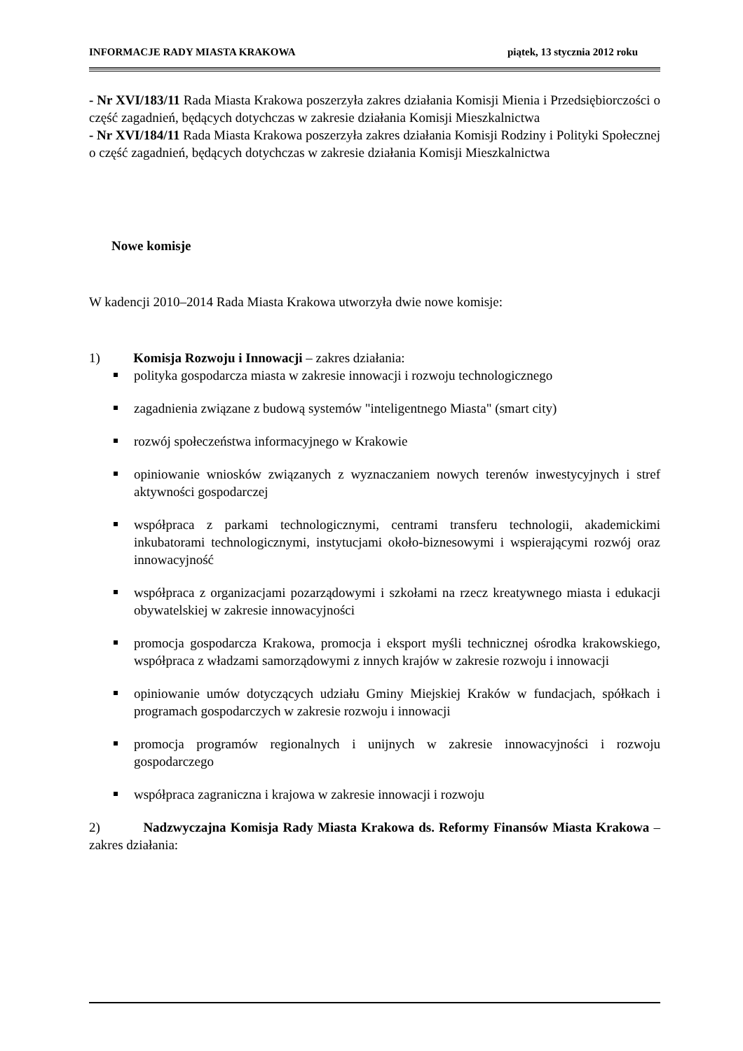INFORMACJE RADY MIASTA KRAKOWA piątek, 13 stycznia 2012 roku
- Nr XVI/183/11 Rada Miasta Krakowa poszerzyła zakres działania Komisji Mienia i Przedsiębiorczości o część zagadnień, będących dotychczas w zakresie działania Komisji Mieszkalnictwa
- Nr XVI/184/11 Rada Miasta Krakowa poszerzyła zakres działania Komisji Rodziny i Polityki Społecznej o część zagadnień, będących dotychczas w zakresie działania Komisji Mieszkalnictwa
Nowe komisje
W kadencji 2010–2014 Rada Miasta Krakowa utworzyła dwie nowe komisje:
1) Komisja Rozwoju i Innowacji – zakres działania:
polityka gospodarcza miasta w zakresie innowacji i rozwoju technologicznego
zagadnienia związane z budową systemów "inteligentnego Miasta" (smart city)
rozwój społeczeństwa informacyjnego w Krakowie
opiniowanie wniosków związanych z wyznaczaniem nowych terenów inwestycyjnych i stref aktywności gospodarczej
współpraca z parkami technologicznymi, centrami transferu technologii, akademickimi inkubatorami technologicznymi, instytucjami około-biznesowymi i wspierającymi rozwój oraz innowacyjność
współpraca z organizacjami pozarządowymi i szkołami na rzecz kreatywnego miasta i edukacji obywatelskiej w zakresie innowacyjności
promocja gospodarcza Krakowa, promocja i eksport myśli technicznej ośrodka krakowskiego, współpraca z władzami samorządowymi z innych krajów w zakresie rozwoju i innowacji
opiniowanie umów dotyczących udziału Gminy Miejskiej Kraków w fundacjach, spółkach i programach gospodarczych w zakresie rozwoju i innowacji
promocja programów regionalnych i unijnych w zakresie innowacyjności i rozwoju gospodarczego
współpraca zagraniczna i krajowa w zakresie innowacji i rozwoju
2) Nadzwyczajna Komisja Rady Miasta Krakowa ds. Reformy Finansów Miasta Krakowa – zakres działania: